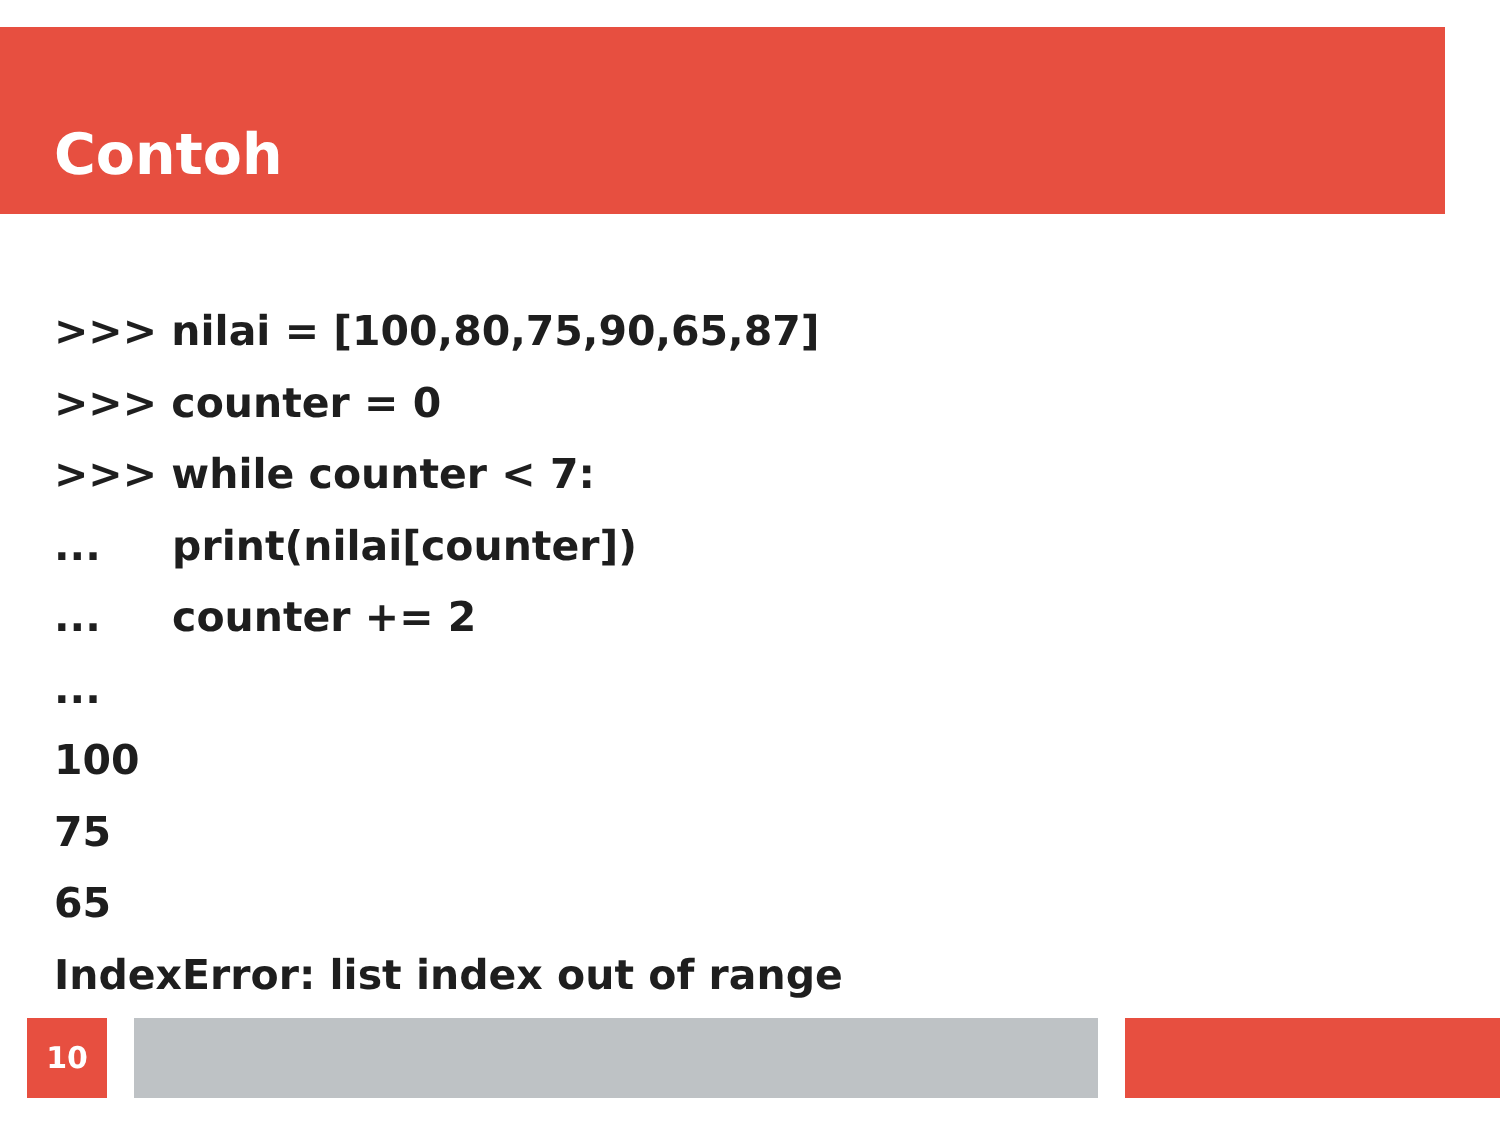Contoh
>>> nilai = [100,80,75,90,65,87]
>>> counter = 0
>>> while counter < 7:
... print(nilai[counter])
... counter += 2
...
100
75
65
IndexError: list index out of range
10